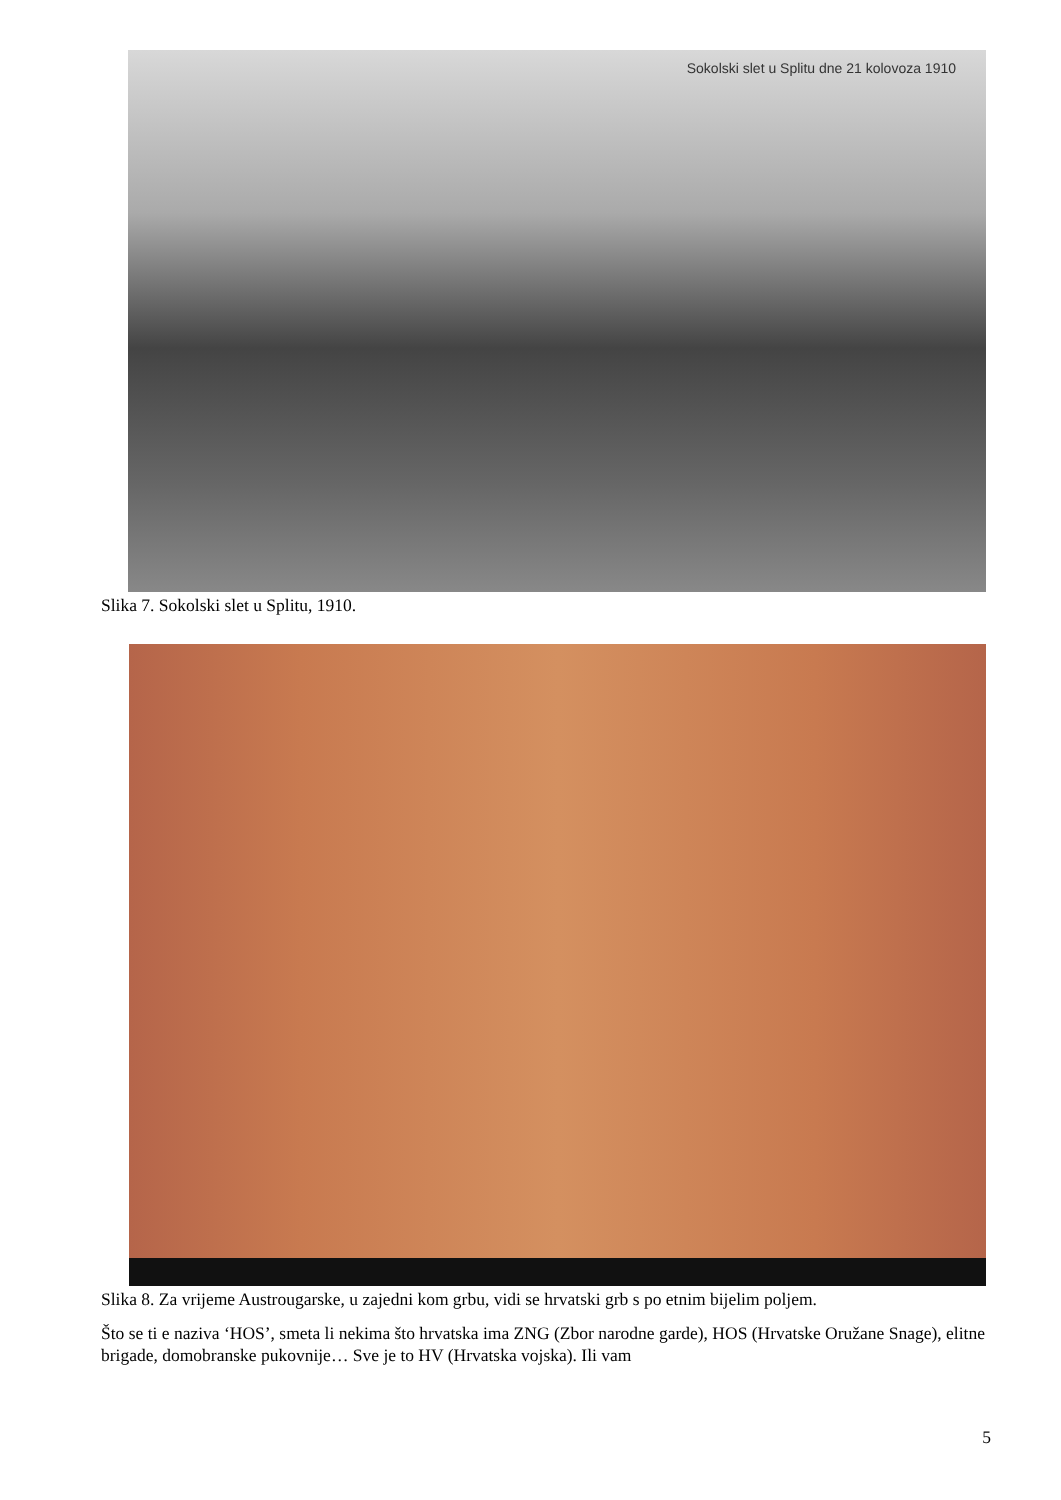Sokolski slet u Splitu dne 21 kolovoza 1910
Slika 7. Sokolski slet u Splitu, 1910.
Slika 8. Za vrijeme Austrougarske, u zajedni kom grbu, vidi se hrvatski grb s po etnim bijelim poljem.
Što se ti e naziva ‘HOS’, smeta li nekima što hrvatska ima ZNG (Zbor narodne garde), HOS (Hrvatske Oružane Snage), elitne brigade, domobranske pukovnije… Sve je to HV (Hrvatska vojska). Ili vam
5